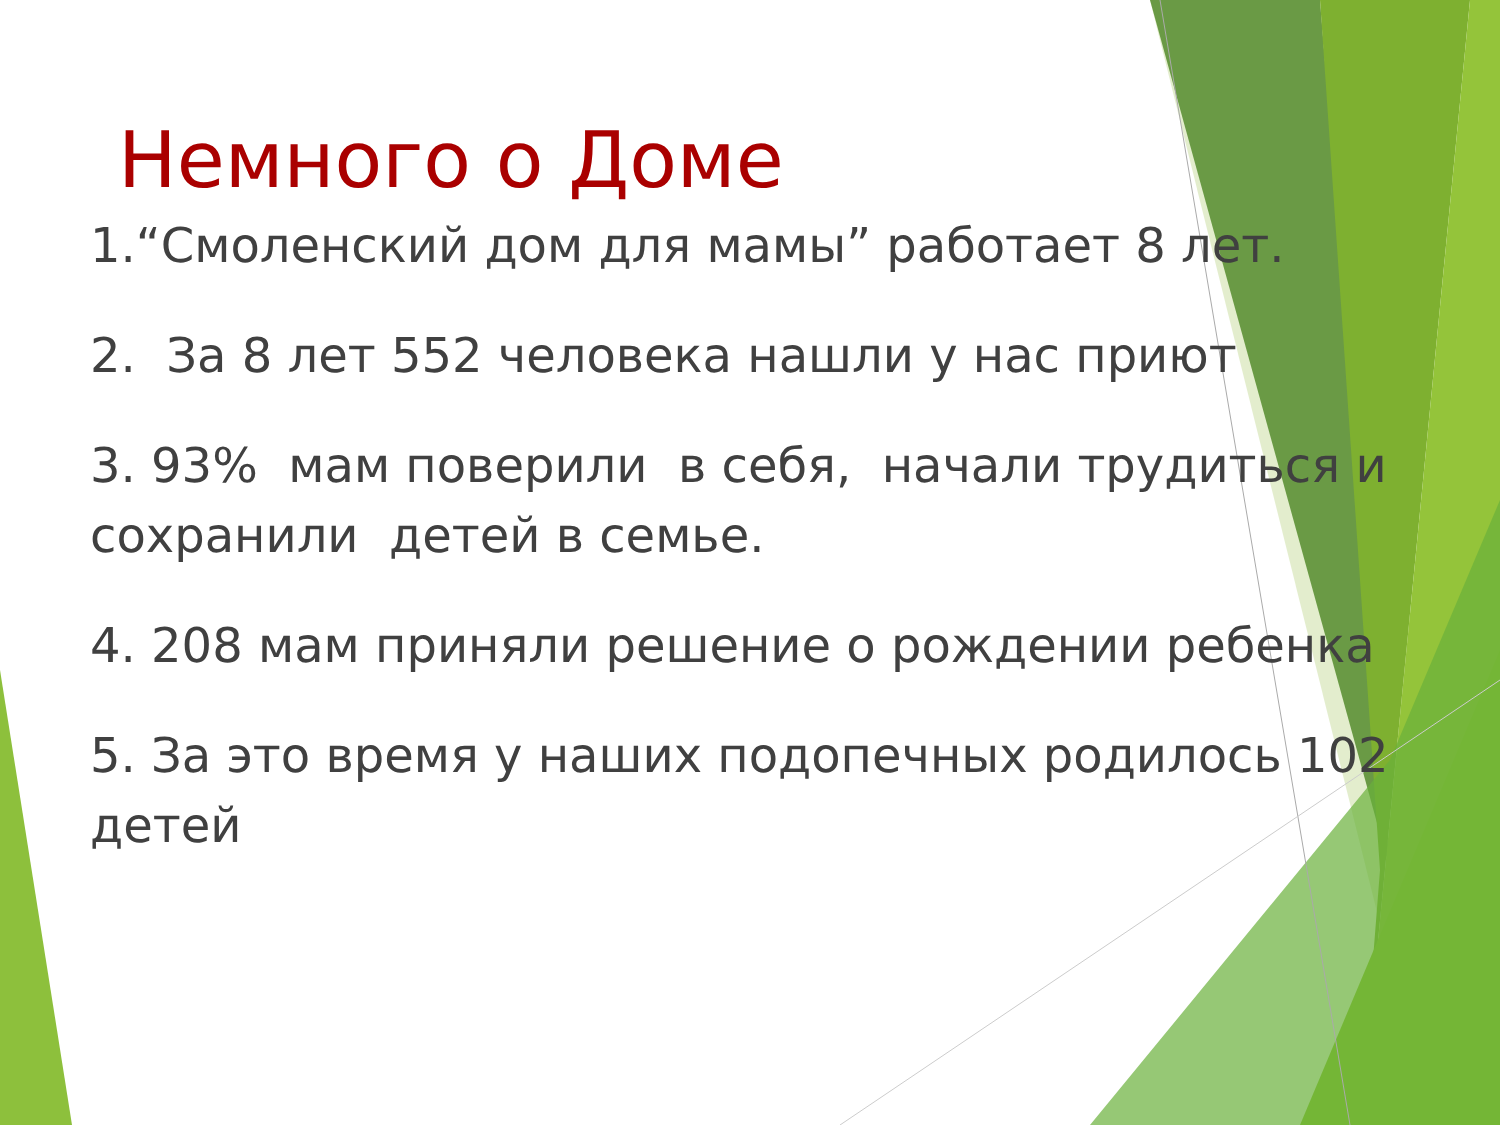Немного о Доме
1.“Смоленский дом для мамы” работает 8 лет.
2. За 8 лет 552 человека нашли у нас приют
3. 93% мам поверили в себя, начали трудиться и сохранили детей в семье.
4. 208 мам приняли решение о рождении ребенка
5. За это время у наших подопечных родилось 102 детей